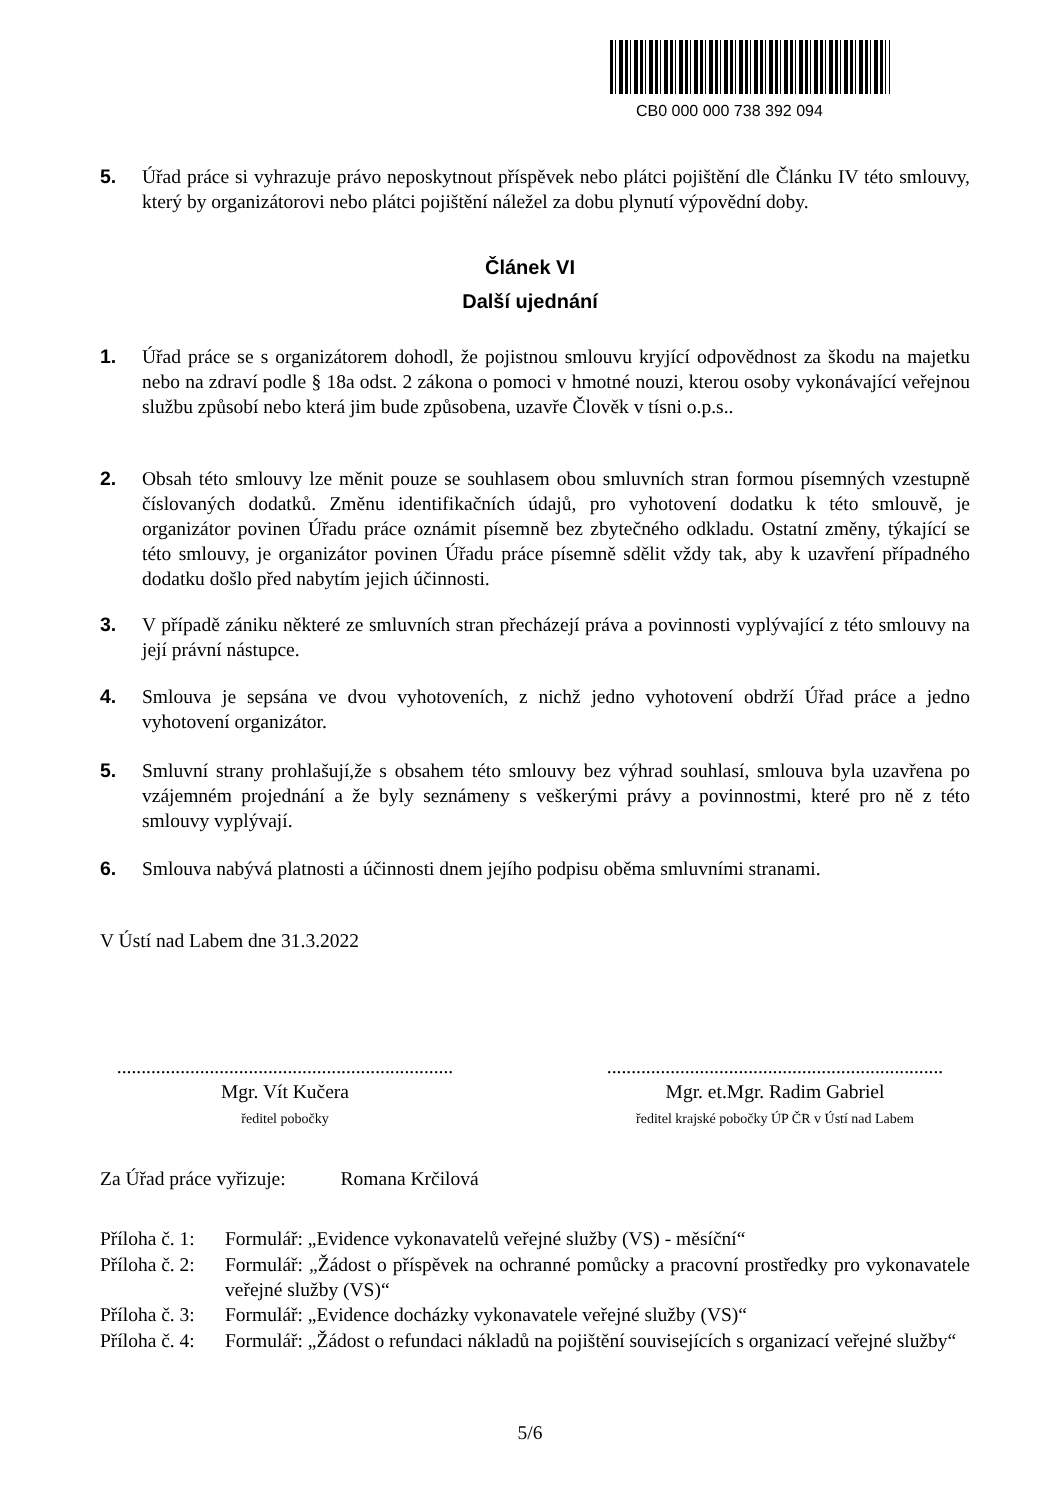CB0 000 000 738 392 094
5. Úřad práce si vyhrazuje právo neposkytnout příspěvek nebo plátci pojištění dle Článku IV této smlouvy, který by organizátorovi nebo plátci pojištění náležel za dobu plynutí výpovědní doby.
Článek VI
Další ujednání
1. Úřad práce se s organizátorem dohodl, že pojistnou smlouvu kryjící odpovědnost za škodu na majetku nebo na zdraví podle § 18a odst. 2 zákona o pomoci v hmotné nouzi, kterou osoby vykonávající veřejnou službu způsobí nebo která jim bude způsobena, uzavře Člověk v tísni o.p.s..
2. Obsah této smlouvy lze měnit pouze se souhlasem obou smluvních stran formou písemných vzestupně číslovaných dodatků. Změnu identifikačních údajů, pro vyhotovení dodatku k této smlouvě, je organizátor povinen Úřadu práce oznámit písemně bez zbytečného odkladu. Ostatní změny, týkající se této smlouvy, je organizátor povinen Úřadu práce písemně sdělit vždy tak, aby k uzavření případného dodatku došlo před nabytím jejich účinnosti.
3. V případě zániku některé ze smluvních stran přecházejí práva a povinnosti vyplývající z této smlouvy na její právní nástupce.
4. Smlouva je sepsána ve dvou vyhotoveních, z nichž jedno vyhotovení obdrží Úřad práce a jedno vyhotovení organizátor.
5. Smluvní strany prohlašují,že s obsahem této smlouvy bez výhrad souhlasí, smlouva byla uzavřena po vzájemném projednání a že byly seznámeny s veškerými právy a povinnostmi, které pro ně z této smlouvy vyplývají.
6. Smlouva nabývá platnosti a účinnosti dnem jejího podpisu oběma smluvními stranami.
V Ústí nad Labem dne 31.3.2022
.....................................................................
Mgr. Vít Kučera
ředitel pobočky
.....................................................................
Mgr. et.Mgr. Radim Gabriel
ředitel krajské pobočky ÚP ČR v Ústí nad Labem
Za Úřad práce vyřizuje: Romana Krčilová
Příloha č. 1:
Formulář: „Evidence vykonavatelů veřejné služby (VS) - měsíční“
Příloha č. 2:
Formulář: „Žádost o příspěvek na ochranné pomůcky a pracovní prostředky pro vykonavatele veřejné služby (VS)“
Příloha č. 3:
Formulář: „Evidence docházky vykonavatele veřejné služby (VS)“
Příloha č. 4:
Formulář: „Žádost o refundaci nákladů na pojištění souvisejících s organizací veřejné služby“
5/6